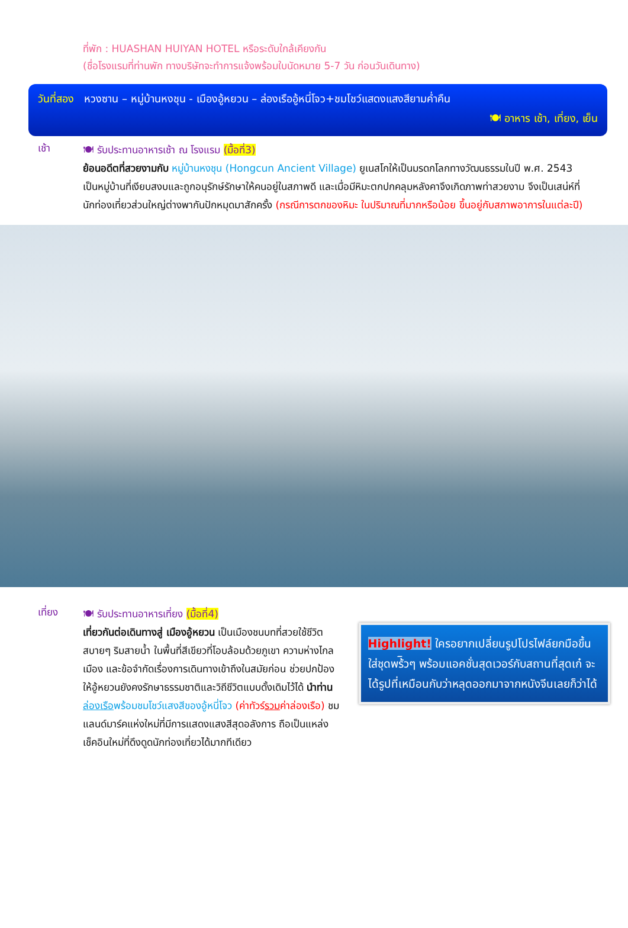ที่พัก : HUASHAN HUIYAN HOTEL หรือระดับใกล้เคียงกัน
(ชื่อโรงแรมที่ท่านพัก ทางบริษัทจะทำการแจ้งพร้อมใบนัดหมาย 5-7 วัน ก่อนวันเดินทาง)
วันที่สอง หวงซาน – หมู่บ้านหงชุน - เมืองอู้หยวน – ล่องเรืออู้หนี่โจว+ชมโชว์แสดงแสงสียามค่ำคืน
🍽 อาหาร เช้า, เที่ยง, เย็น
เช้า
🍽 รับประทานอาหารเช้า ณ โรงแรม (มื้อที่3)
ย้อนอดีตที่สวยงามกับ หมู่บ้านหงชุน (Hongcun Ancient Village) ยูเนสโกให้เป็นมรดกโลกทางวัฒนธรรมในปี พ.ศ. 2543 เป็นหมู่บ้านที่เงียบสงบและถูกอนุรักษ์รักษาให้คนอยู่ในสภาพดี และเมื่อมีหิมะตกปกคลุมหลังคาจึงเกิดภาพท่าสวยงาม จึงเป็นเสน่ห์ที่นักท่องเที่ยวส่วนใหญ่ต่างพากันปักหมุดมาสักครั้ง (กรณีการตกของหิมะ ในปริมาณที่มากหรือน้อย ขึ้นอยู่กับสภาพอาการในแต่ละปี)
เที่ยง
🍽 รับประทานอาหารเที่ยง (มื้อที่4)
เที่ยวกันต่อเดินทางสู่ เมืองอู้หยวน เป็นเมืองชนบทที่สวยใช้ชีวิตสบายๆ ริมสายน้ำ ในพื้นที่สีเขียวที่โอบล้อมด้วยภูเขา ความห่างไกลเมือง และข้อจำกัดเรื่องการเดินทางเข้าถึงในสมัยก่อน ช่วยปกป้องให้อู้หยวนยังคงรักษาธรรมชาติและวิถีชีวิตแบบดั้งเดิมไว้ได้ นำท่าน ล่องเรือพร้อมชมโชว์แสงสีของอู้หนี่โจว (ค่าทัวร์รวมค่าล่องเรือ) ชมแลนด์มาร์คแห่งใหม่ที่มีการแสดงแสงสีสุดอลังการ ถือเป็นแหล่งเช็คอินใหม่ที่ดึงดูดนักท่องเที่ยวได้มากทีเดียว
Highlight! ใครอยากเปลี่ยนรูปโปรไฟล์ยกมือขึ้น ใส่ชุดพร้ิวๆ พร้อมแอคชั่นสุดเวอร์กับสถานที่สุดเก๋ จะได้รูปที่เหมือนกับว่าหลุดออกมาจากหนังจีนเลยก็ว่าได้